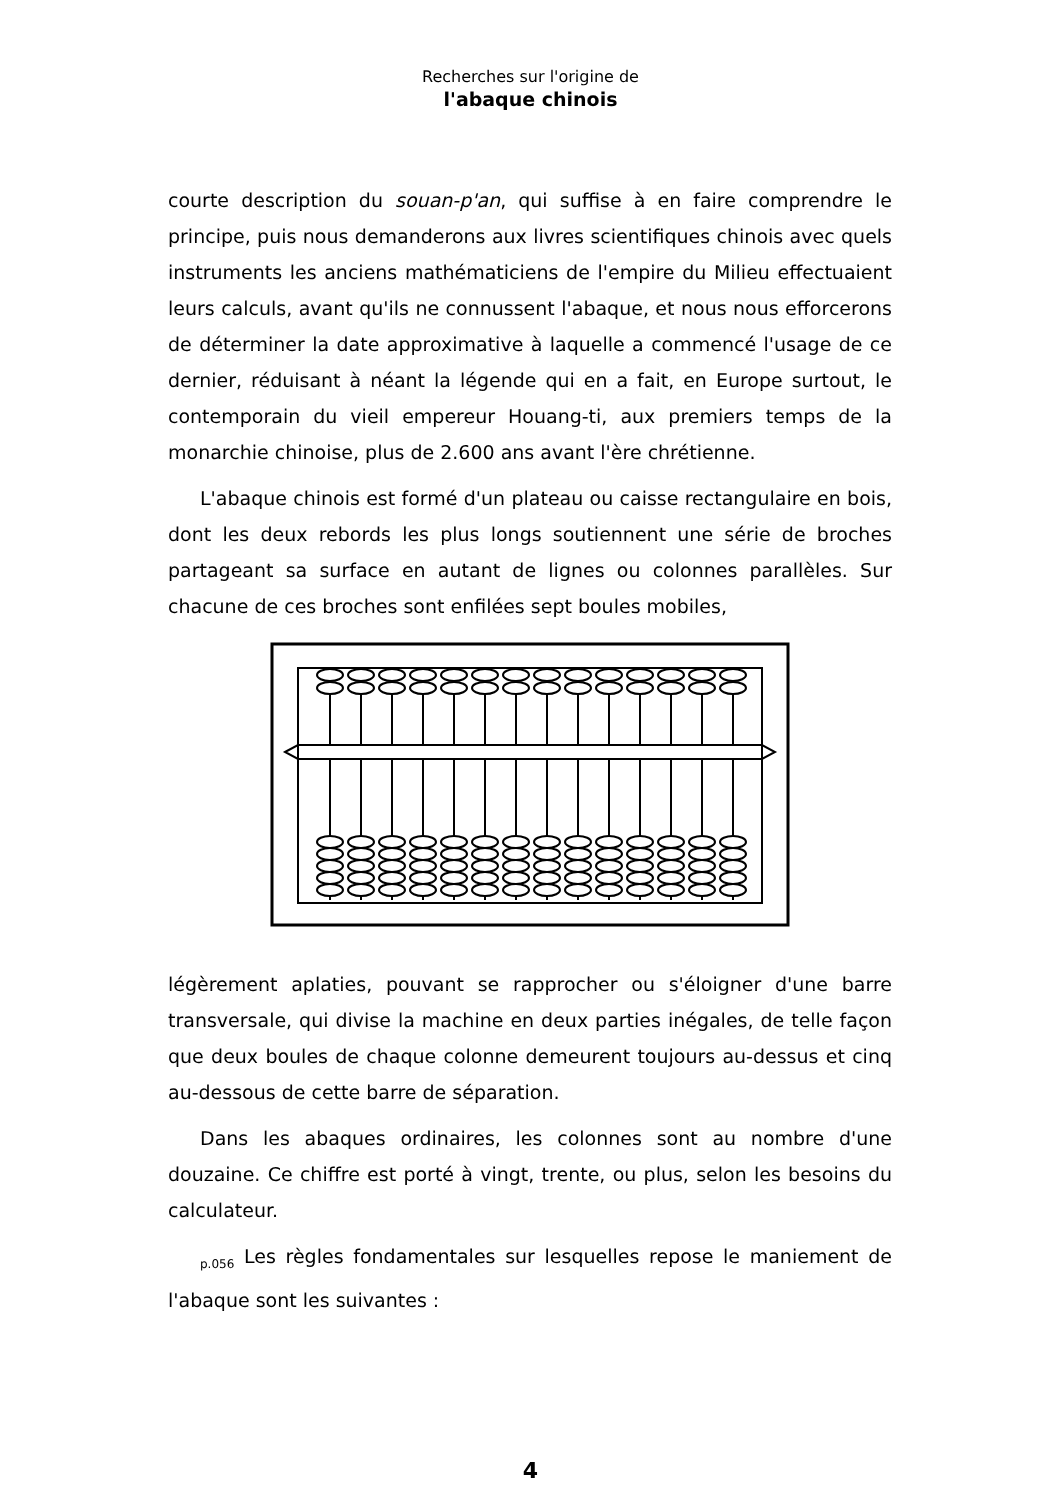Recherches sur l'origine de
l'abaque chinois
courte description du souan-p'an, qui suffise à en faire comprendre le principe, puis nous demanderons aux livres scientifiques chinois avec quels instruments les anciens mathématiciens de l'empire du Milieu effectuaient leurs calculs, avant qu'ils ne connussent l'abaque, et nous nous efforcerons de déterminer la date approximative à laquelle a commencé l'usage de ce dernier, réduisant à néant la légende qui en a fait, en Europe surtout, le contemporain du vieil empereur Houang-ti, aux premiers temps de la monarchie chinoise, plus de 2.600 ans avant l'ère chrétienne.
L'abaque chinois est formé d'un plateau ou caisse rectangulaire en bois, dont les deux rebords les plus longs soutiennent une série de broches partageant sa surface en autant de lignes ou colonnes parallèles. Sur chacune de ces broches sont enfilées sept boules mobiles,
légèrement aplaties, pouvant se rapprocher ou s'éloigner d'une barre transversale, qui divise la machine en deux parties inégales, de telle façon que deux boules de chaque colonne demeurent toujours au-dessus et cinq au-dessous de cette barre de séparation.
Dans les abaques ordinaires, les colonnes sont au nombre d'une douzaine. Ce chiffre est porté à vingt, trente, ou plus, selon les besoins du calculateur.
<sub>p.056</sub> Les règles fondamentales sur lesquelles repose le maniement de l'abaque sont les suivantes :
4